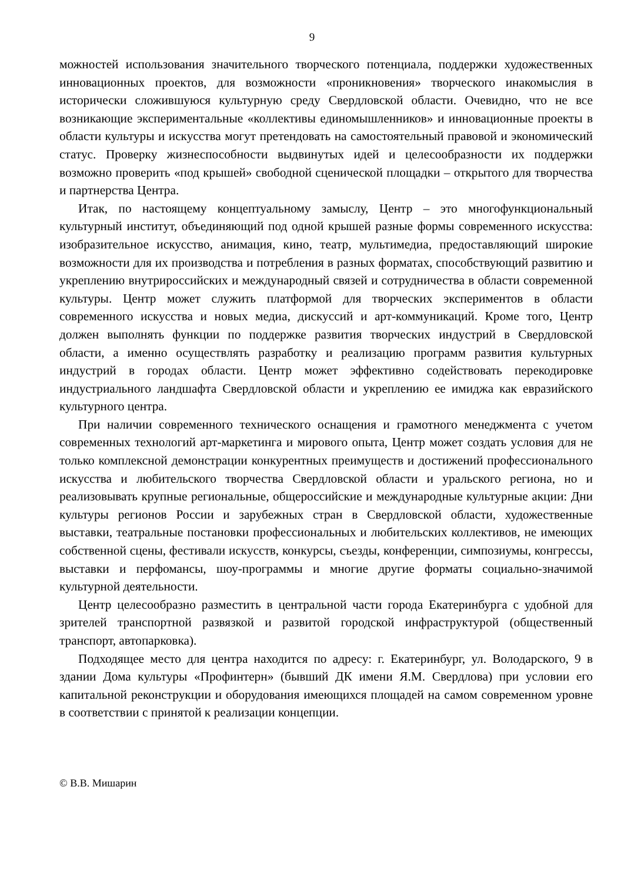9
можностей использования значительного творческого потенциала, поддержки художественных инновационных проектов, для возможности «проникновения» творческого инакомыслия в исторически сложившуюся культурную среду Свердловской области. Очевидно, что не все возникающие экспериментальные «коллективы единомышленников» и инновационные проекты в области культуры и искусства могут претендовать на самостоятельный правовой и экономический статус. Проверку жизнеспособности выдвинутых идей и целесообразности их поддержки возможно проверить «под крышей» свободной сценической площадки – открытого для творчества и партнерства Центра.
Итак, по настоящему концептуальному замыслу, Центр – это многофункциональный культурный институт, объединяющий под одной крышей разные формы современного искусства: изобразительное искусство, анимация, кино, театр, мультимедиа, предоставляющий широкие возможности для их производства и потребления в разных форматах, способствующий развитию и укреплению внутрироссийских и международный связей и сотрудничества в области современной культуры. Центр может служить платформой для творческих экспериментов в области современного искусства и новых медиа, дискуссий и арт-коммуникаций. Кроме того, Центр должен выполнять функции по поддержке развития творческих индустрий в Свердловской области, а именно осуществлять разработку и реализацию программ развития культурных индустрий в городах области. Центр может эффективно содействовать перекодировке индустриального ландшафта Свердловской области и укреплению ее имиджа как евразийского культурного центра.
При наличии современного технического оснащения и грамотного менеджмента с учетом современных технологий арт-маркетинга и мирового опыта, Центр может создать условия для не только комплексной демонстрации конкурентных преимуществ и достижений профессионального искусства и любительского творчества Свердловской области и уральского региона, но и реализовывать крупные региональные, общероссийские и международные культурные акции: Дни культуры регионов России и зарубежных стран в Свердловской области, художественные выставки, театральные постановки профессиональных и любительских коллективов, не имеющих собственной сцены, фестивали искусств, конкурсы, съезды, конференции, симпозиумы, конгрессы, выставки и перфомансы, шоу-программы и многие другие форматы социально-значимой культурной деятельности.
Центр целесообразно разместить в центральной части города Екатеринбурга с удобной для зрителей транспортной развязкой и развитой городской инфраструктурой (общественный транспорт, автопарковка).
Подходящее место для центра находится по адресу: г. Екатеринбург, ул. Володарского, 9 в здании Дома культуры «Профинтерн» (бывший ДК имени Я.М. Свердлова) при условии его капитальной реконструкции и оборудования имеющихся площадей на самом современном уровне в соответствии с принятой к реализации концепции.
© В.В. Мишарин